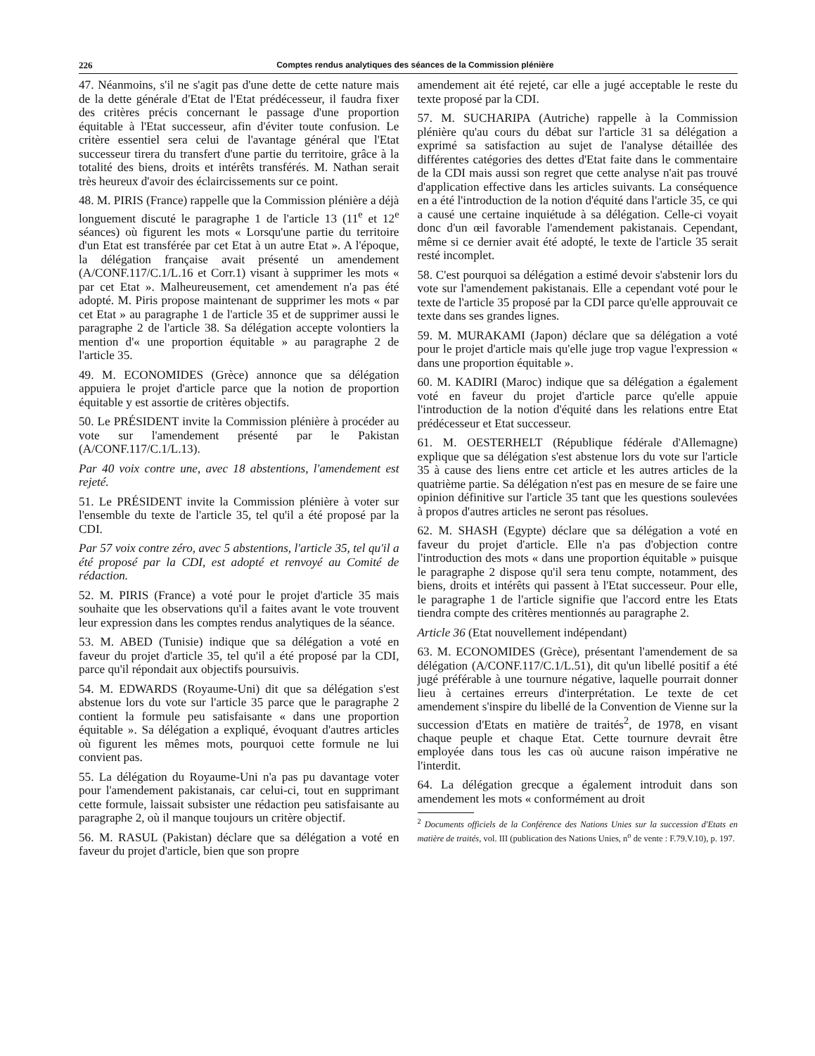226 Comptes rendus analytiques des séances de la Commission plénière
47. Néanmoins, s'il ne s'agit pas d'une dette de cette nature mais de la dette générale d'Etat de l'Etat prédécesseur, il faudra fixer des critères précis concernant le passage d'une proportion équitable à l'Etat successeur, afin d'éviter toute confusion. Le critère essentiel sera celui de l'avantage général que l'Etat successeur tirera du transfert d'une partie du territoire, grâce à la totalité des biens, droits et intérêts transférés. M. Nathan serait très heureux d'avoir des éclaircissements sur ce point.
48. M. PIRIS (France) rappelle que la Commission plénière a déjà longuement discuté le paragraphe 1 de l'article 13 (11<sup>e</sup> et 12<sup>e</sup> séances) où figurent les mots « Lorsqu'une partie du territoire d'un Etat est transférée par cet Etat à un autre Etat ». A l'époque, la délégation française avait présenté un amendement (A/CONF.117/C.1/L.16 et Corr.1) visant à supprimer les mots « par cet Etat ». Malheureusement, cet amendement n'a pas été adopté. M. Piris propose maintenant de supprimer les mots « par cet Etat » au paragraphe 1 de l'article 35 et de supprimer aussi le paragraphe 2 de l'article 38. Sa délégation accepte volontiers la mention d'« une proportion équitable » au paragraphe 2 de l'article 35.
49. M. ECONOMIDES (Grèce) annonce que sa délégation appuiera le projet d'article parce que la notion de proportion équitable y est assortie de critères objectifs.
50. Le PRÉSIDENT invite la Commission plénière à procéder au vote sur l'amendement présenté par le Pakistan (A/CONF.117/C.1/L.13).
Par 40 voix contre une, avec 18 abstentions, l'amendement est rejeté.
51. Le PRÉSIDENT invite la Commission plénière à voter sur l'ensemble du texte de l'article 35, tel qu'il a été proposé par la CDI.
Par 57 voix contre zéro, avec 5 abstentions, l'article 35, tel qu'il a été proposé par la CDI, est adopté et renvoyé au Comité de rédaction.
52. M. PIRIS (France) a voté pour le projet d'article 35 mais souhaite que les observations qu'il a faites avant le vote trouvent leur expression dans les comptes rendus analytiques de la séance.
53. M. ABED (Tunisie) indique que sa délégation a voté en faveur du projet d'article 35, tel qu'il a été proposé par la CDI, parce qu'il répondait aux objectifs poursuivis.
54. M. EDWARDS (Royaume-Uni) dit que sa délégation s'est abstenue lors du vote sur l'article 35 parce que le paragraphe 2 contient la formule peu satisfaisante « dans une proportion équitable ». Sa délégation a expliqué, évoquant d'autres articles où figurent les mêmes mots, pourquoi cette formule ne lui convient pas.
55. La délégation du Royaume-Uni n'a pas pu davantage voter pour l'amendement pakistanais, car celui-ci, tout en supprimant cette formule, laissait subsister une rédaction peu satisfaisante au paragraphe 2, où il manque toujours un critère objectif.
56. M. RASUL (Pakistan) déclare que sa délégation a voté en faveur du projet d'article, bien que son propre
amendement ait été rejeté, car elle a jugé acceptable le reste du texte proposé par la CDI.
57. M. SUCHARIPA (Autriche) rappelle à la Commission plénière qu'au cours du débat sur l'article 31 sa délégation a exprimé sa satisfaction au sujet de l'analyse détaillée des différentes catégories des dettes d'Etat faite dans le commentaire de la CDI mais aussi son regret que cette analyse n'ait pas trouvé d'application effective dans les articles suivants. La conséquence en a été l'introduction de la notion d'équité dans l'article 35, ce qui a causé une certaine inquiétude à sa délégation. Celle-ci voyait donc d'un œil favorable l'amendement pakistanais. Cependant, même si ce dernier avait été adopté, le texte de l'article 35 serait resté incomplet.
58. C'est pourquoi sa délégation a estimé devoir s'abstenir lors du vote sur l'amendement pakistanais. Elle a cependant voté pour le texte de l'article 35 proposé par la CDI parce qu'elle approuvait ce texte dans ses grandes lignes.
59. M. MURAKAMI (Japon) déclare que sa délégation a voté pour le projet d'article mais qu'elle juge trop vague l'expression « dans une proportion équitable ».
60. M. KADIRI (Maroc) indique que sa délégation a également voté en faveur du projet d'article parce qu'elle appuie l'introduction de la notion d'équité dans les relations entre Etat prédécesseur et Etat successeur.
61. M. OESTERHELT (République fédérale d'Allemagne) explique que sa délégation s'est abstenue lors du vote sur l'article 35 à cause des liens entre cet article et les autres articles de la quatrième partie. Sa délégation n'est pas en mesure de se faire une opinion définitive sur l'article 35 tant que les questions soulevées à propos d'autres articles ne seront pas résolues.
62. M. SHASH (Egypte) déclare que sa délégation a voté en faveur du projet d'article. Elle n'a pas d'objection contre l'introduction des mots « dans une proportion équitable » puisque le paragraphe 2 dispose qu'il sera tenu compte, notamment, des biens, droits et intérêts qui passent à l'Etat successeur. Pour elle, le paragraphe 1 de l'article signifie que l'accord entre les Etats tiendra compte des critères mentionnés au paragraphe 2.
Article 36 (Etat nouvellement indépendant)
63. M. ECONOMIDES (Grèce), présentant l'amendement de sa délégation (A/CONF.117/C.1/L.51), dit qu'un libellé positif a été jugé préférable à une tournure négative, laquelle pourrait donner lieu à certaines erreurs d'interprétation. Le texte de cet amendement s'inspire du libellé de la Convention de Vienne sur la succession d'Etats en matière de traités<sup>2</sup>, de 1978, en visant chaque peuple et chaque Etat. Cette tournure devrait être employée dans tous les cas où aucune raison impérative ne l'interdit.
64. La délégation grecque a également introduit dans son amendement les mots « conformément au droit
<sup>2</sup> Documents officiels de la Conférence des Nations Unies sur la succession d'Etats en matière de traités, vol. III (publication des Nations Unies, n<sup>o</sup> de vente : F.79.V.10), p. 197.